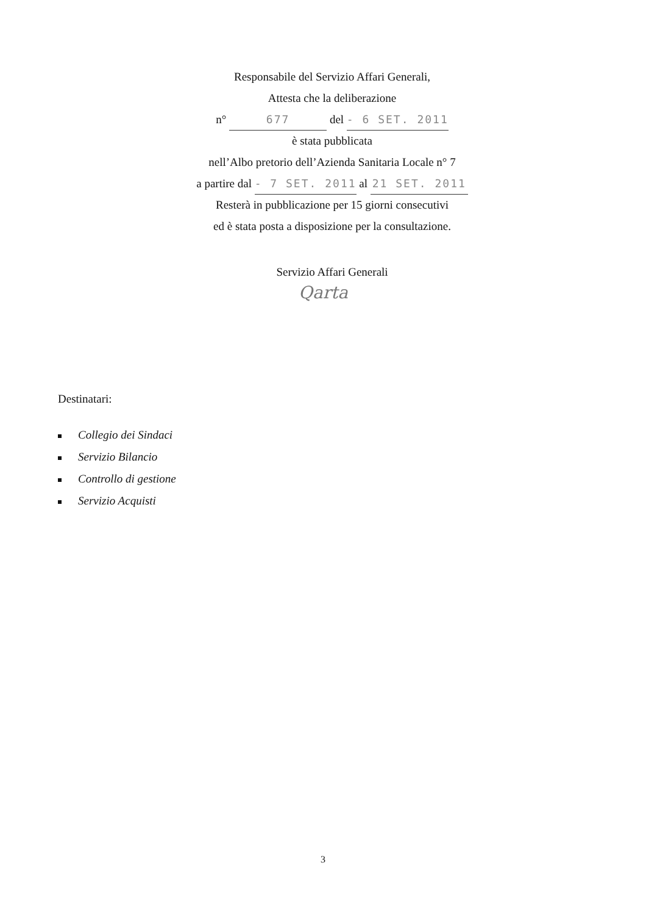Responsabile del Servizio Affari Generali,
Attesta che la deliberazione
n° 677 del - 6 SET. 2011
è stata pubblicata
nell’Albo pretorio dell’Azienda Sanitaria Locale n° 7
a partire dal - 7 SET. 2011 al 21 SET. 2011
Resterà in pubblicazione per 15 giorni consecutivi
ed è stata posta a disposizione per la consultazione.
Servizio Affari Generali
Qarta
Destinatari:
Collegio dei Sindaci
Servizio Bilancio
Controllo di gestione
Servizio Acquisti
3